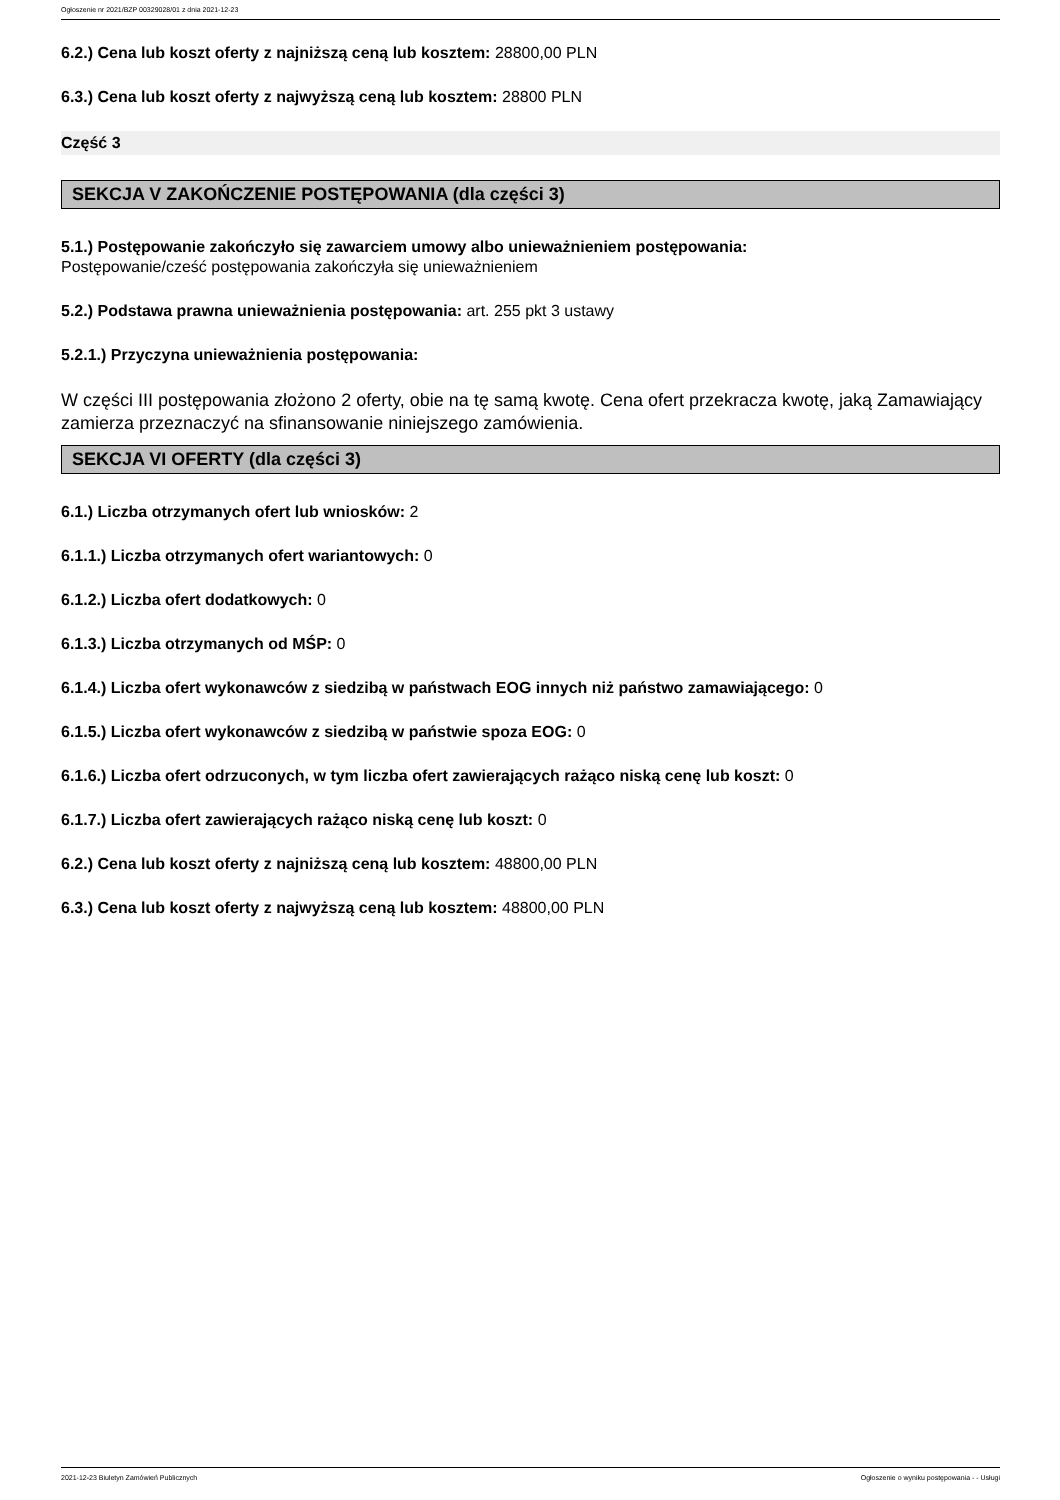Ogłoszenie nr 2021/BZP 00329028/01 z dnia 2021-12-23
6.2.) Cena lub koszt oferty z najniższą ceną lub kosztem: 28800,00 PLN
6.3.) Cena lub koszt oferty z najwyższą ceną lub kosztem: 28800 PLN
Część 3
SEKCJA V ZAKOŃCZENIE POSTĘPOWANIA (dla części 3)
5.1.) Postępowanie zakończyło się zawarciem umowy albo unieważnieniem postępowania:
Postępowanie/cześć postępowania zakończyła się unieważnieniem
5.2.) Podstawa prawna unieważnienia postępowania: art. 255 pkt 3 ustawy
5.2.1.) Przyczyna unieważnienia postępowania:
W części III postępowania złożono 2 oferty, obie na tę samą kwotę. Cena ofert przekracza kwotę, jaką Zamawiający zamierza przeznaczyć na sfinansowanie niniejszego zamówienia.
SEKCJA VI OFERTY (dla części 3)
6.1.) Liczba otrzymanych ofert lub wniosków: 2
6.1.1.) Liczba otrzymanych ofert wariantowych: 0
6.1.2.) Liczba ofert dodatkowych: 0
6.1.3.) Liczba otrzymanych od MŚP: 0
6.1.4.) Liczba ofert wykonawców z siedzibą w państwach EOG innych niż państwo zamawiającego: 0
6.1.5.) Liczba ofert wykonawców z siedzibą w państwie spoza EOG: 0
6.1.6.) Liczba ofert odrzuconych, w tym liczba ofert zawierających rażąco niską cenę lub koszt: 0
6.1.7.) Liczba ofert zawierających rażąco niską cenę lub koszt: 0
6.2.) Cena lub koszt oferty z najniższą ceną lub kosztem: 48800,00 PLN
6.3.) Cena lub koszt oferty z najwyższą ceną lub kosztem: 48800,00 PLN
2021-12-23 Biuletyn Zamówień Publicznych Ogłoszenie o wyniku postępowania - - Usługi